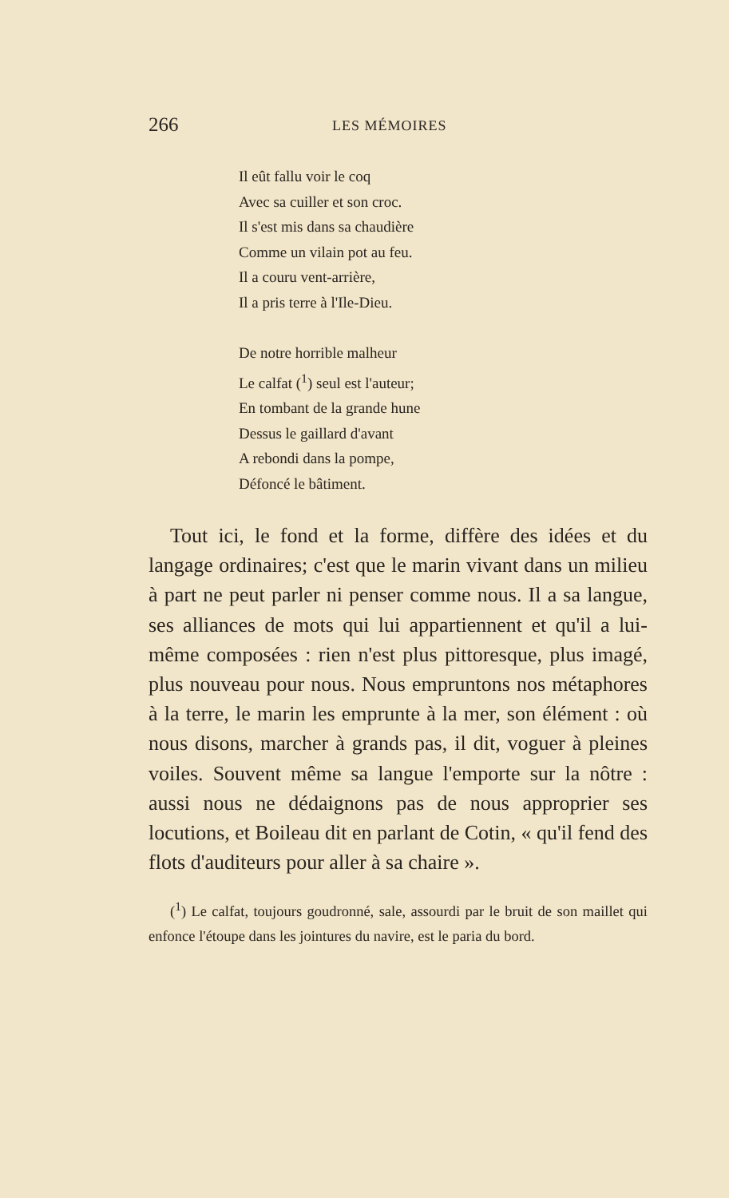266 LES MÉMOIRES
Il eût fallu voir le coq
Avec sa cuiller et son croc.
Il s'est mis dans sa chaudière
Comme un vilain pot au feu.
Il a couru vent-arrière,
Il a pris terre à l'Ile-Dieu.
De notre horrible malheur
Le calfat (<sup>1</sup>) seul est l'auteur;
En tombant de la grande hune
Dessus le gaillard d'avant
A rebondi dans la pompe,
Défoncé le bâtiment.
Tout ici, le fond et la forme, diffère des idées et du langage ordinaires; c'est que le marin vivant dans un milieu à part ne peut parler ni penser comme nous. Il a sa langue, ses alliances de mots qui lui appartiennent et qu'il a lui-même composées : rien n'est plus pittoresque, plus imagé, plus nouveau pour nous. Nous empruntons nos métaphores à la terre, le marin les emprunte à la mer, son élément : où nous disons, marcher à grands pas, il dit, voguer à pleines voiles. Souvent même sa langue l'emporte sur la nôtre : aussi nous ne dédaignons pas de nous approprier ses locutions, et Boileau dit en parlant de Cotin, « qu'il fend des flots d'auditeurs pour aller à sa chaire ».
(<sup>1</sup>) Le calfat, toujours goudronné, sale, assourdi par le bruit de son maillet qui enfonce l'étoupe dans les jointures du navire, est le paria du bord.